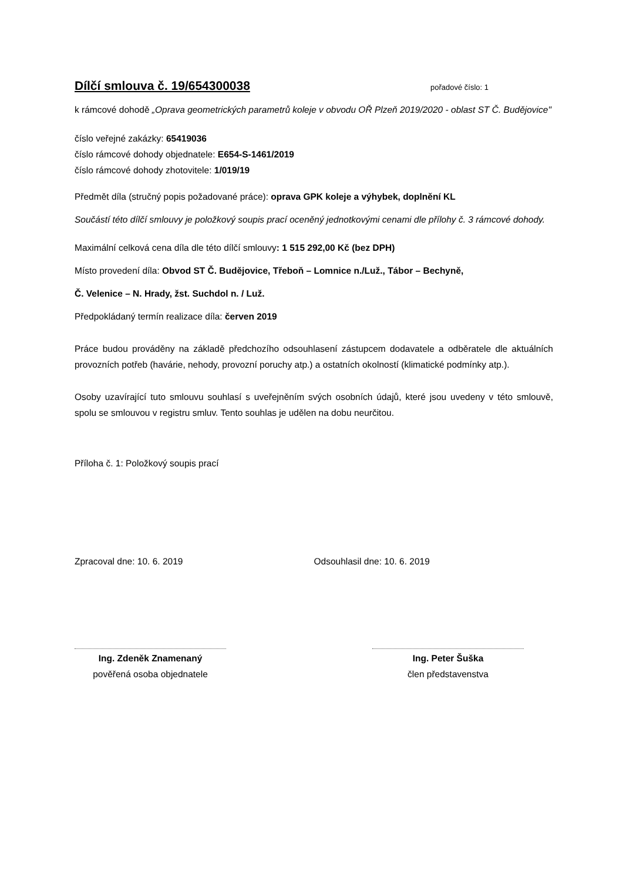Dílčí smlouva č. 19/654300038
pořadové číslo: 1
k rámcové dohodě „Oprava geometrických parametrů koleje v obvodu OŘ Plzeň 2019/2020 - oblast ST Č. Budějovice"
číslo veřejné zakázky: 65419036
číslo rámcové dohody objednatele: E654-S-1461/2019
číslo rámcové dohody zhotovitele: 1/019/19
Předmět díla (stručný popis požadované práce): oprava GPK koleje a výhybek, doplnění KL
Součástí této dílčí smlouvy je položkový soupis prací oceněný jednotkovými cenami dle přílohy č. 3 rámcové dohody.
Maximální celková cena díla dle této dílčí smlouvy: 1 515 292,00 Kč (bez DPH)
Místo provedení díla: Obvod ST Č. Budějovice, Třeboň – Lomnice n./Luž., Tábor – Bechyně,
Č. Velenice – N. Hrady, žst. Suchdol n. / Luž.
Předpokládaný termín realizace díla: červen 2019
Práce budou prováděny na základě předchozího odsouhlasení zástupcem dodavatele a odběratele dle aktuálních provozních potřeb (havárie, nehody, provozní poruchy atp.) a ostatních okolností (klimatické podmínky atp.).
Osoby uzavírající tuto smlouvu souhlasí s uveřejněním svých osobních údajů, které jsou uvedeny v této smlouvě, spolu se smlouvou v registru smluv. Tento souhlas je udělen na dobu neurčitou.
Příloha č. 1: Položkový soupis prací
Zpracoval dne: 10. 6. 2019 Odsouhlasil dne: 10. 6. 2019
Ing. Zdeněk Znamenaný
pověřená osoba objednatele
Ing. Peter Šuška
člen představenstva